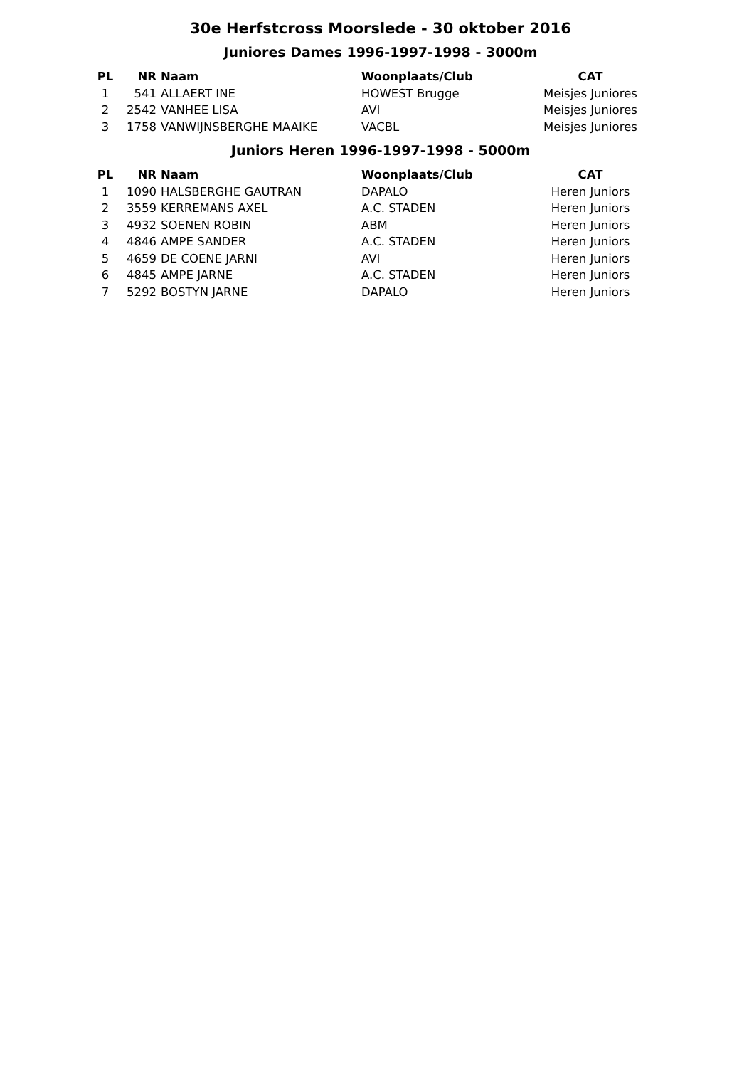30e Herfstcross Moorslede - 30 oktober 2016
Juniores Dames 1996-1997-1998 - 3000m
| PL | NR | Naam | Woonplaats/Club | CAT |
| --- | --- | --- | --- | --- |
| 1 | 541 | ALLAERT INE | HOWEST Brugge | Meisjes Juniores |
| 2 | 2542 | VANHEE LISA | AVI | Meisjes Juniores |
| 3 | 1758 | VANWIJNSBERGHE MAAIKE | VACBL | Meisjes Juniores |
Juniors Heren 1996-1997-1998 - 5000m
| PL | NR | Naam | Woonplaats/Club | CAT |
| --- | --- | --- | --- | --- |
| 1 | 1090 | HALSBERGHE GAUTRAN | DAPALO | Heren Juniors |
| 2 | 3559 | KERREMANS AXEL | A.C. STADEN | Heren Juniors |
| 3 | 4932 | SOENEN ROBIN | ABM | Heren Juniors |
| 4 | 4846 | AMPE SANDER | A.C. STADEN | Heren Juniors |
| 5 | 4659 | DE COENE JARNI | AVI | Heren Juniors |
| 6 | 4845 | AMPE JARNE | A.C. STADEN | Heren Juniors |
| 7 | 5292 | BOSTYN JARNE | DAPALO | Heren Juniors |